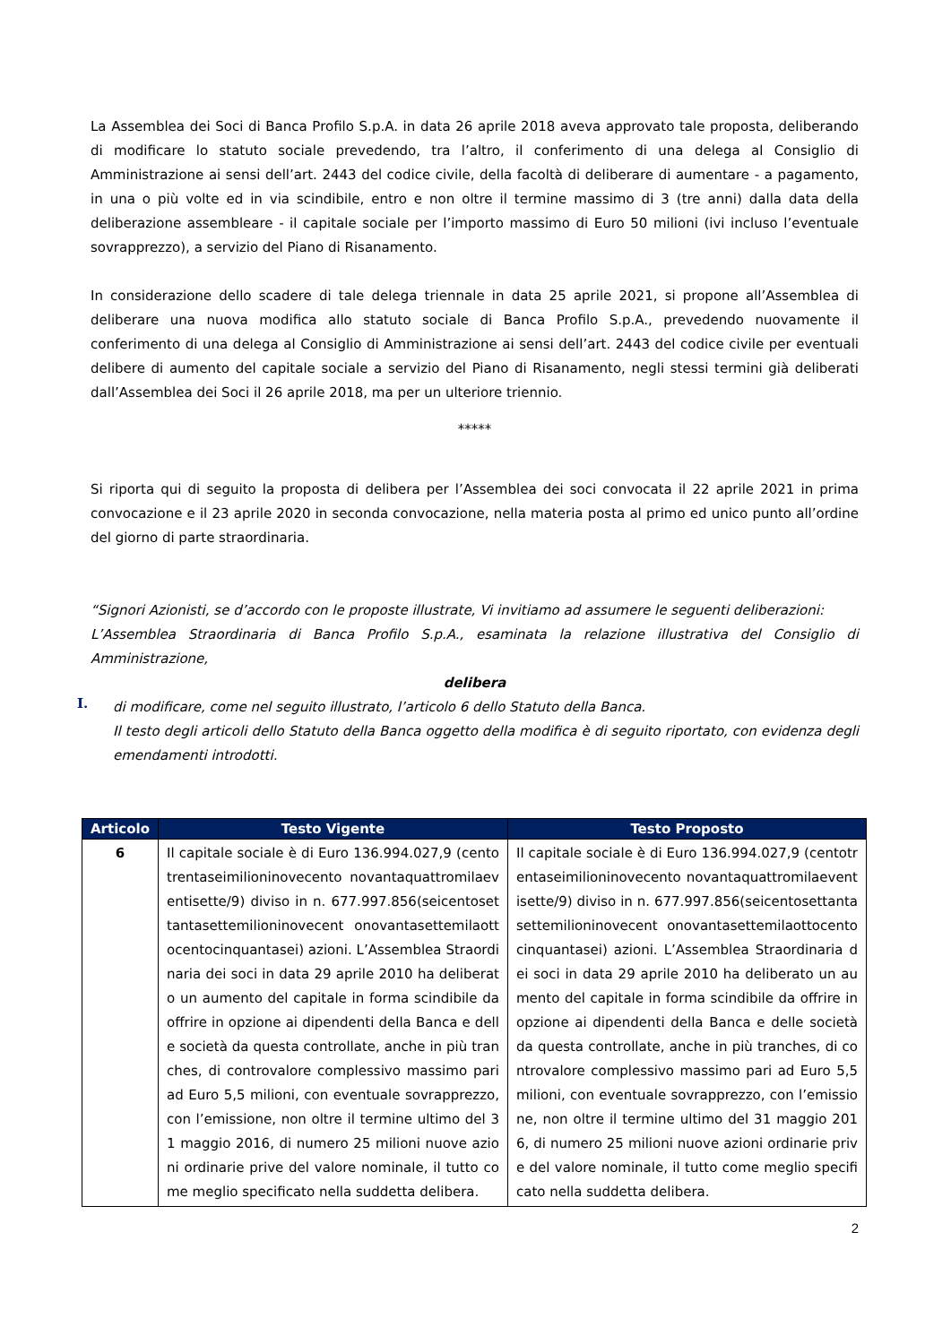La Assemblea dei Soci di Banca Profilo S.p.A. in data 26 aprile 2018 aveva approvato tale proposta, deliberando di modificare lo statuto sociale prevedendo, tra l’altro, il conferimento di una delega al Consiglio di Amministrazione ai sensi dell’art. 2443 del codice civile, della facoltà di deliberare di aumentare - a pagamento, in una o più volte ed in via scindibile, entro e non oltre il termine massimo di 3 (tre anni) dalla data della deliberazione assembleare - il capitale sociale per l’importo massimo di Euro 50 milioni (ivi incluso l’eventuale sovrapprezzo), a servizio del Piano di Risanamento.
In considerazione dello scadere di tale delega triennale in data 25 aprile 2021, si propone all’Assemblea di deliberare una nuova modifica allo statuto sociale di Banca Profilo S.p.A., prevedendo nuovamente il conferimento di una delega al Consiglio di Amministrazione ai sensi dell’art. 2443 del codice civile per eventuali delibere di aumento del capitale sociale a servizio del Piano di Risanamento, negli stessi termini già deliberati dall’Assemblea dei Soci il 26 aprile 2018, ma per un ulteriore triennio.
*****
Si riporta qui di seguito la proposta di delibera per l’Assemblea dei soci convocata il 22 aprile 2021 in prima convocazione e il 23 aprile 2020 in seconda convocazione, nella materia posta al primo ed unico punto all’ordine del giorno di parte straordinaria.
“Signori Azionisti, se d’accordo con le proposte illustrate, Vi invitiamo ad assumere le seguenti deliberazioni:
L’Assemblea Straordinaria di Banca Profilo S.p.A., esaminata la relazione illustrativa del Consiglio di Amministrazione,
delibera
I.
di modificare, come nel seguito illustrato, l’articolo 6 dello Statuto della Banca.
Il testo degli articoli dello Statuto della Banca oggetto della modifica è di seguito riportato, con evidenza degli emendamenti introdotti.
| Articolo | Testo Vigente | Testo Proposto |
| --- | --- | --- |
| 6 | Il capitale sociale è di Euro 136.994.027,9 (centotrentaseimilioninovecento novantaquattromilaeventisette/9) diviso in n. 677.997.856(seicentosettantasettemilioninovecent onovantasettemilaottocentocinquantasei) azioni. L’Assemblea Straordinaria dei soci in data 29 aprile 2010 ha deliberato un aumento del capitale in forma scindibile da offrire in opzione ai dipendenti della Banca e delle società da questa controllate, anche in più tranches, di controvalore complessivo massimo pari ad Euro 5,5 milioni, con eventuale sovrapprezzo, con l’emissione, non oltre il termine ultimo del 31 maggio 2016, di numero 25 milioni nuove azioni ordinarie prive del valore nominale, il tutto come meglio specificato nella suddetta delibera. | Il capitale sociale è di Euro 136.994.027,9 (centotrentaseimilioninovecento novantaquattromilaeventisette/9) diviso in n. 677.997.856(seicentosettantasettemilioninovecent onovantasettemilaottocentocinquantasei) azioni. L’Assemblea Straordinaria dei soci in data 29 aprile 2010 ha deliberato un aumento del capitale in forma scindibile da offrire in opzione ai dipendenti della Banca e delle società da questa controllate, anche in più tranches, di controvalore complessivo massimo pari ad Euro 5,5 milioni, con eventuale sovrapprezzo, con l’emissione, non oltre il termine ultimo del 31 maggio 2016, di numero 25 milioni nuove azioni ordinarie prive del valore nominale, il tutto come meglio specificato nella suddetta delibera. |
2